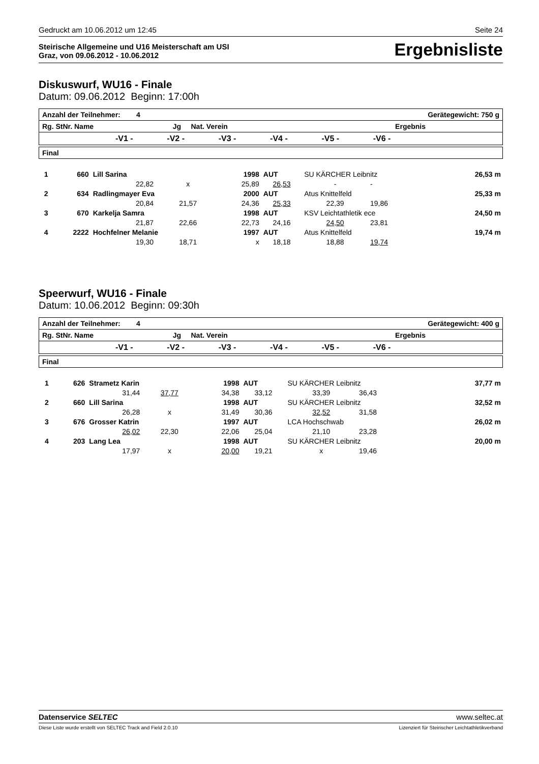Gedruckt am 10.06.2012 um 12:45 Seite 24
Steirische Allgemeine und U16 Meisterschaft am USI
Graz, von 09.06.2012 - 10.06.2012
Ergebnisliste
Diskuswurf, WU16 - Finale
Datum: 09.06.2012 Beginn: 17:00h
| Anzahl der Teilnehmer: 4 Gerätegewicht: 750 g |
| Rg. StNr. Name Jg Nat. Verein Ergebnis |
| -V1 - -V2 - -V3 - -V4 - -V5 - -V6 - |
| Final |
| 1 | 660 | Lill Sarina | | 1998 | AUT | SU KÄRCHER Leibnitz | | | 26,53 m |
| | | 22,82 | x | 25,89 | 26,53 | - | - | | |
| 2 | 634 | Radlingmayer Eva | | 2000 | AUT | Atus Knittelfeld | | | 25,33 m |
| | | 20,84 | 21,57 | 24,36 | 25,33 | 22,39 | 19,86 | | |
| 3 | 670 | Karkelja Samra | | 1998 | AUT | KSV Leichtathletik ece | | | 24,50 m |
| | | 21,87 | 22,66 | 22,73 | 24,16 | 24,50 | 23,81 | | |
| 4 | 2222 | Hochfelner Melanie | | 1997 | AUT | Atus Knittelfeld | | | 19,74 m |
| | | 19,30 | 18,71 | x | 18,18 | 18,88 | 19,74 | | |
Speerwurf, WU16 - Finale
Datum: 10.06.2012 Beginn: 09:30h
| Anzahl der Teilnehmer: 4 Gerätegewicht: 400 g |
| Rg. StNr. Name Jg Nat. Verein Ergebnis |
| -V1 - -V2 - -V3 - -V4 - -V5 - -V6 - |
| Final |
| 1 | 626 | Strametz Karin | | 1998 | AUT | SU KÄRCHER Leibnitz | | | 37,77 m |
| | | 31,44 | 37,77 | 34,38 | 33,12 | 33,39 | 36,43 | | |
| 2 | 660 | Lill Sarina | | 1998 | AUT | SU KÄRCHER Leibnitz | | | 32,52 m |
| | | 26,28 | x | 31,49 | 30,36 | 32,52 | 31,58 | | |
| 3 | 676 | Grosser Katrin | | 1997 | AUT | LCA Hochschwab | | | 26,02 m |
| | | 26,02 | 22,30 | 22,06 | 25,04 | 21,10 | 23,28 | | |
| 4 | 203 | Lang Lea | | 1998 | AUT | SU KÄRCHER Leibnitz | | | 20,00 m |
| | | 17,97 | x | 20,00 | 19,21 | x | 19,46 | | |
Datenservice SELTEC www.seltec.at
Diese Liste wurde erstellt von SELTEC Track and Field 2.0.10 Lizenziert für Steirischer Leichtathletikverband